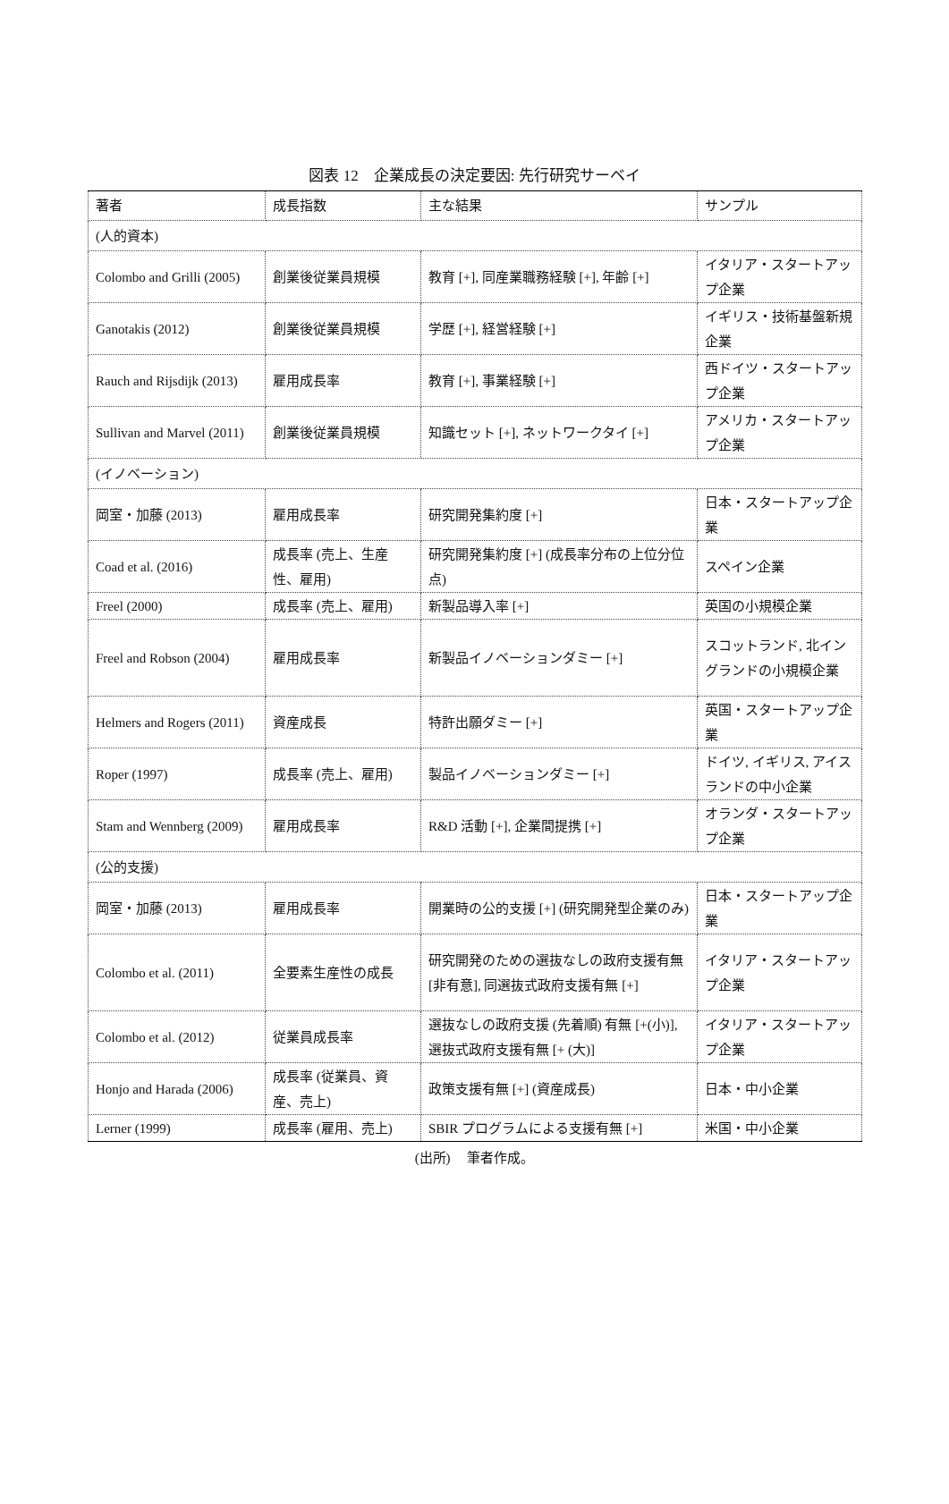図表 12　企業成長の決定要因: 先行研究サーベイ
| 著者 | 成長指数 | 主な結果 | サンプル |
| (人的資本) | | | |
| Colombo and Grilli (2005) | 創業後従業員規模 | 教育 [+], 同産業職務経験 [+], 年齢 [+] | イタリア・スタートアップ企業 |
| Ganotakis (2012) | 創業後従業員規模 | 学歴 [+], 経営経験 [+] | イギリス・技術基盤新規企業 |
| Rauch and Rijsdijk (2013) | 雇用成長率 | 教育 [+], 事業経験 [+] | 西ドイツ・スタートアップ企業 |
| Sullivan and Marvel (2011) | 創業後従業員規模 | 知識セット [+], ネットワークタイ [+] | アメリカ・スタートアップ企業 |
| (イノベーション) | | | |
| 岡室・加藤 (2013) | 雇用成長率 | 研究開発集約度 [+] | 日本・スタートアップ企業 |
| Coad et al. (2016) | 成長率 (売上、生産性、雇用) | 研究開発集約度 [+] (成長率分布の上位分位点) | スペイン企業 |
| Freel (2000) | 成長率 (売上、雇用) | 新製品導入率 [+] | 英国の小規模企業 |
| Freel and Robson (2004) | 雇用成長率 | 新製品イノベーションダミー [+] | スコットランド, 北イングランドの小規模企業 |
| Helmers and Rogers (2011) | 資産成長 | 特許出願ダミー [+] | 英国・スタートアップ企業 |
| Roper (1997) | 成長率 (売上、雇用) | 製品イノベーションダミー [+] | ドイツ, イギリス, アイスランドの中小企業 |
| Stam and Wennberg (2009) | 雇用成長率 | R&D 活動 [+], 企業間提携 [+] | オランダ・スタートアップ企業 |
| (公的支援) | | | |
| 岡室・加藤 (2013) | 雇用成長率 | 開業時の公的支援 [+] (研究開発型企業のみ) | 日本・スタートアップ企業 |
| Colombo et al. (2011) | 全要素生産性の成長 | 研究開発のための選抜なしの政府支援有無 [非有意], 同選抜式政府支援有無 [+] | イタリア・スタートアップ企業 |
| Colombo et al. (2012) | 従業員成長率 | 選抜なしの政府支援 (先着順) 有無 [+(小)], 選抜式政府支援有無 [+ (大)] | イタリア・スタートアップ企業 |
| Honjo and Harada (2006) | 成長率 (従業員、資産、売上) | 政策支援有無 [+] (資産成長) | 日本・中小企業 |
| Lerner (1999) | 成長率 (雇用、売上) | SBIR プログラムによる支援有無 [+] | 米国・中小企業 |
(出所)　 筆者作成。